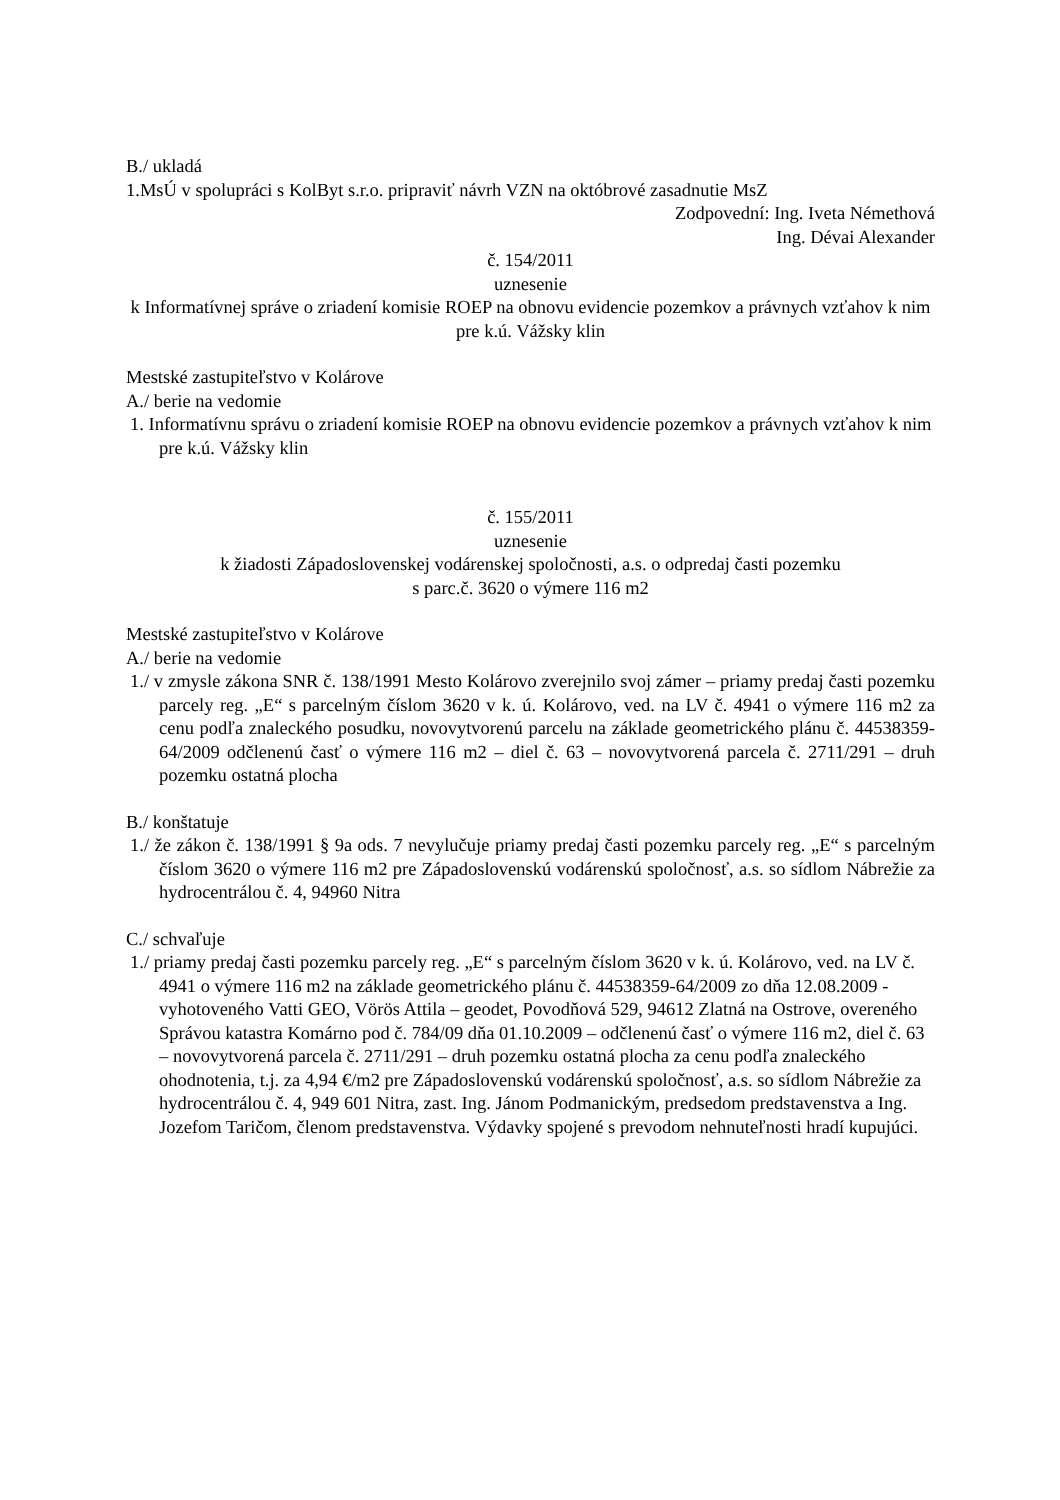B./ ukladá
1.MsÚ v spolupráci s KolByt s.r.o. pripraviť návrh VZN na októbrové zasadnutie MsZ
Zodpovední: Ing. Iveta Némethová
Ing. Dévai Alexander
č. 154/2011
uznesenie
k Informatívnej správe o zriadení komisie ROEP na obnovu evidencie pozemkov a právnych vzťahov k nim pre k.ú. Vážsky klin
Mestské zastupiteľstvo v Kolárove
A./ berie na vedomie
1. Informatívnu správu o zriadení komisie ROEP na obnovu evidencie pozemkov a právnych vzťahov k nim pre k.ú. Vážsky klin
č. 155/2011
uznesenie
k žiadosti Západoslovenskej vodárenskej spoločnosti, a.s. o odpredaj časti pozemku
s parc.č. 3620 o výmere 116 m2
Mestské zastupiteľstvo v Kolárove
A./ berie na vedomie
1./ v zmysle zákona SNR č. 138/1991 Mesto Kolárovo zverejnilo svoj zámer – priamy predaj časti pozemku parcely reg. „E“ s parcelným číslom 3620 v k. ú. Kolárovo, ved. na LV č. 4941 o výmere 116 m2 za cenu podľa znaleckého posudku, novovytvorenú parcelu na základe geometrického plánu č. 44538359-64/2009 odčlenenú časť o výmere 116 m2 – diel č. 63 – novovytvorená parcela č. 2711/291 – druh pozemku ostatná plocha
B./ konštatuje
1./ že zákon č. 138/1991 § 9a ods. 7 nevylučuje priamy predaj časti pozemku parcely reg. „E“ s parcelným číslom 3620 o výmere 116 m2 pre Západoslovenskú vodárenskú spoločnosť, a.s. so sídlom Nábrežie za hydrocentrálou č. 4, 94960 Nitra
C./ schvaľuje
1./ priamy predaj časti pozemku parcely reg. „E“ s parcelným číslom 3620 v k. ú. Kolárovo, ved. na LV č. 4941 o výmere 116 m2 na základe geometrického plánu č. 44538359-64/2009 zo dňa 12.08.2009 - vyhotoveného Vatti GEO, Vörös Attila – geodet, Povodňová 529, 94612 Zlatná na Ostrove, overeného Správou katastra Komárno pod č. 784/09 dňa 01.10.2009 – odčlenenú časť o výmere 116 m2, diel č. 63 – novovytvorená parcela č. 2711/291 – druh pozemku ostatná plocha za cenu podľa znaleckého ohodnotenia, t.j. za 4,94 €/m2 pre Západoslovenskú vodárenskú spoločnosť, a.s. so sídlom Nábrežie za hydrocentrálou č. 4, 949 601 Nitra, zast. Ing. Jánom Podmanickým, predsedom predstavenstva a Ing. Jozefom Taričom, členom predstavenstva. Výdavky spojené s prevodom nehnuteľnosti hradí kupujúci.